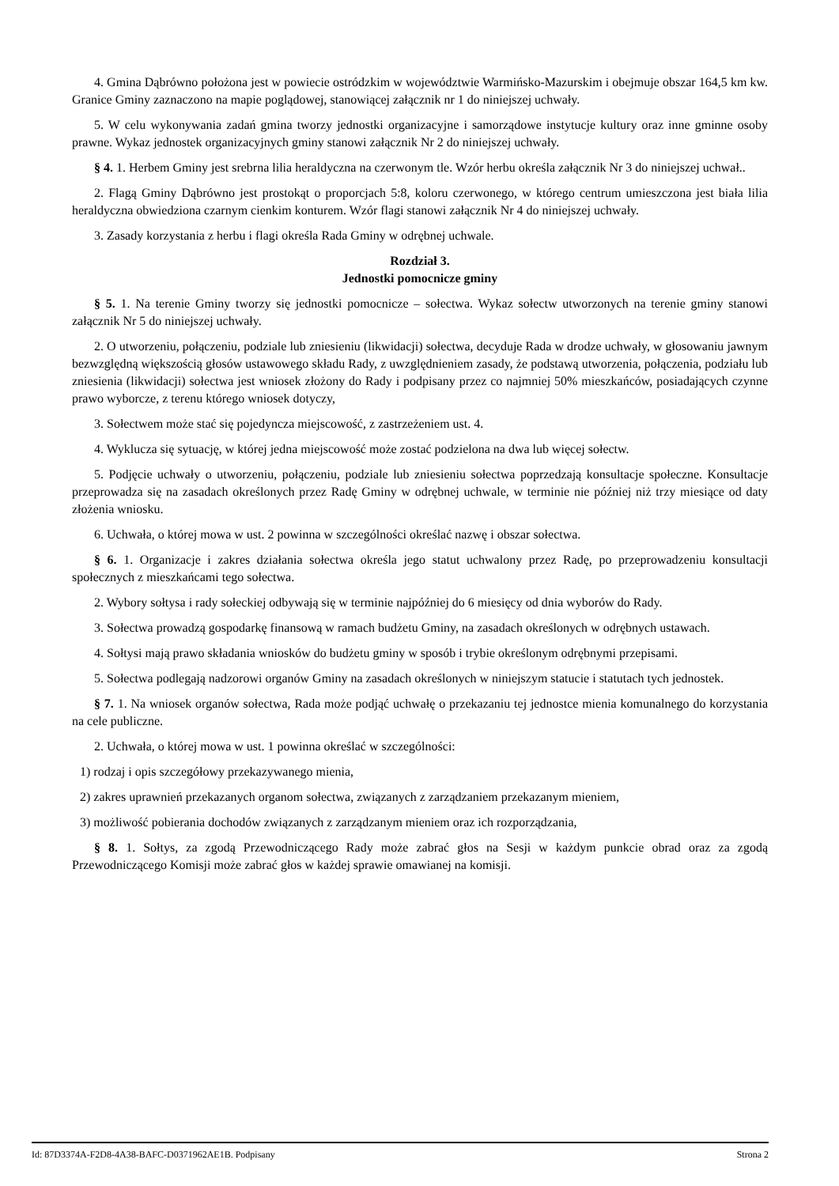4. Gmina Dąbrówno położona jest w powiecie ostródzkim w województwie Warmińsko-Mazurskim i obejmuje obszar 164,5 km kw. Granice Gminy zaznaczono na mapie poglądowej, stanowiącej załącznik nr 1 do niniejszej uchwały.
5. W celu wykonywania zadań gmina tworzy jednostki organizacyjne i samorządowe instytucje kultury oraz inne gminne osoby prawne. Wykaz jednostek organizacyjnych gminy stanowi załącznik Nr 2 do niniejszej uchwały.
§ 4. 1. Herbem Gminy jest srebrna lilia heraldyczna na czerwonym tle. Wzór herbu określa załącznik Nr 3 do niniejszej uchwał..
2. Flagą Gminy Dąbrówno jest prostokąt o proporcjach 5:8, koloru czerwonego, w którego centrum umieszczona jest biała lilia heraldyczna obwiedziona czarnym cienkim konturem. Wzór flagi stanowi załącznik Nr 4 do niniejszej uchwały.
3. Zasady korzystania z herbu i flagi określa Rada Gminy w odrębnej uchwale.
Rozdział 3.
Jednostki pomocnicze gminy
§ 5. 1. Na terenie Gminy tworzy się jednostki pomocnicze – sołectwa. Wykaz sołectw utworzonych na terenie gminy stanowi załącznik Nr 5 do niniejszej uchwały.
2. O utworzeniu, połączeniu, podziale lub zniesieniu (likwidacji) sołectwa, decyduje Rada w drodze uchwały, w głosowaniu jawnym bezwzględną większością głosów ustawowego składu Rady, z uwzględnieniem zasady, że podstawą utworzenia, połączenia, podziału lub zniesienia (likwidacji) sołectwa jest wniosek złożony do Rady i podpisany przez co najmniej 50% mieszkańców, posiadających czynne prawo wyborcze, z terenu którego wniosek dotyczy,
3. Sołectwem może stać się pojedyncza miejscowość, z zastrzeżeniem ust. 4.
4. Wyklucza się sytuację, w której jedna miejscowość może zostać podzielona na dwa lub więcej sołectw.
5. Podjęcie uchwały o utworzeniu, połączeniu, podziale lub zniesieniu sołectwa poprzedzają konsultacje społeczne. Konsultacje przeprowadza się na zasadach określonych przez Radę Gminy w odrębnej uchwale, w terminie nie później niż trzy miesiące od daty złożenia wniosku.
6. Uchwała, o której mowa w ust. 2 powinna w szczególności określać nazwę i obszar sołectwa.
§ 6. 1. Organizacje i zakres działania sołectwa określa jego statut uchwalony przez Radę, po przeprowadzeniu konsultacji społecznych z mieszkańcami tego sołectwa.
2. Wybory sołtysa i rady sołeckiej odbywają się w terminie najpóźniej do 6 miesięcy od dnia wyborów do Rady.
3. Sołectwa prowadzą gospodarkę finansową w ramach budżetu Gminy, na zasadach określonych w odrębnych ustawach.
4. Sołtysi mają prawo składania wniosków do budżetu gminy w sposób i trybie określonym odrębnymi przepisami.
5. Sołectwa podlegają nadzorowi organów Gminy na zasadach określonych w niniejszym statucie i statutach tych jednostek.
§ 7. 1. Na wniosek organów sołectwa, Rada może podjąć uchwałę o przekazaniu tej jednostce mienia komunalnego do korzystania na cele publiczne.
2. Uchwała, o której mowa w ust. 1 powinna określać w szczególności:
1) rodzaj i opis szczegółowy przekazywanego mienia,
2) zakres uprawnień przekazanych organom sołectwa, związanych z zarządzaniem przekazanym mieniem,
3) możliwość pobierania dochodów związanych z zarządzanym mieniem oraz ich rozporządzania,
§ 8. 1. Sołtys, za zgodą Przewodniczącego Rady może zabrać głos na Sesji w każdym punkcie obrad oraz za zgodą Przewodniczącego Komisji może zabrać głos w każdej sprawie omawianej na komisji.
Id: 87D3374A-F2D8-4A38-BAFC-D0371962AE1B. Podpisany Strona 2